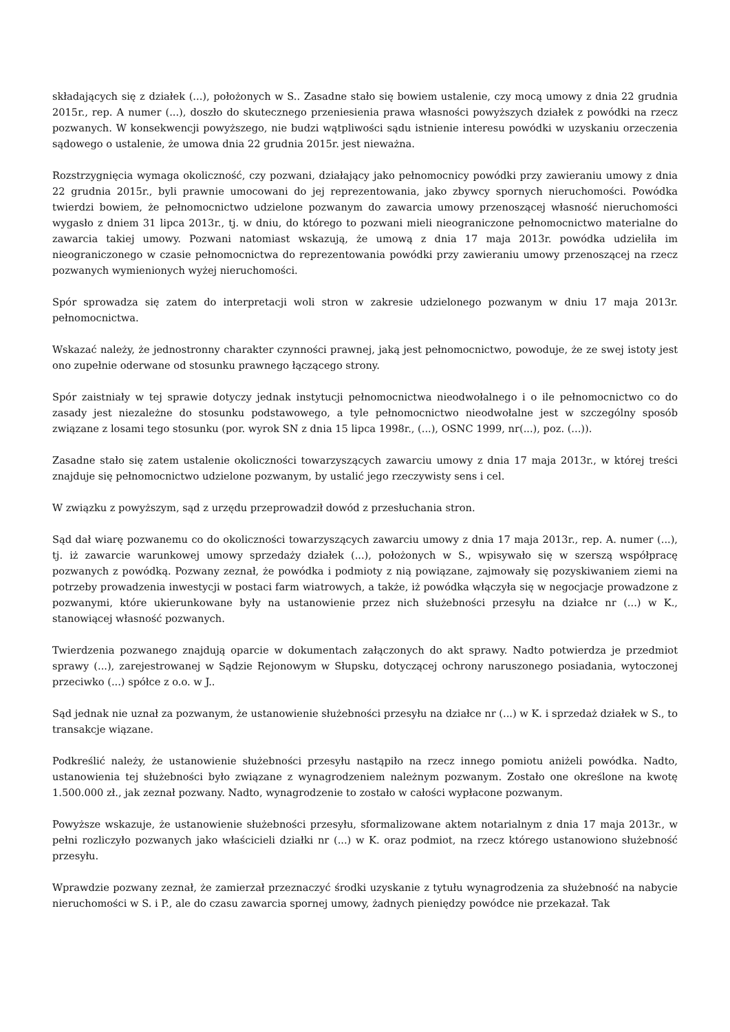składających się z działek (...), położonych w S.. Zasadne stało się bowiem ustalenie, czy mocą umowy z dnia 22 grudnia 2015r., rep. A numer (...), doszło do skutecznego przeniesienia prawa własności powyższych działek z powódki na rzecz pozwanych. W konsekwencji powyższego, nie budzi wątpliwości sądu istnienie interesu powódki w uzyskaniu orzeczenia sądowego o ustalenie, że umowa dnia 22 grudnia 2015r. jest nieważna.
Rozstrzygnięcia wymaga okoliczność, czy pozwani, działający jako pełnomocnicy powódki przy zawieraniu umowy z dnia 22 grudnia 2015r., byli prawnie umocowani do jej reprezentowania, jako zbywcy spornych nieruchomości. Powódka twierdzi bowiem, że pełnomocnictwo udzielone pozwanym do zawarcia umowy przenoszącej własność nieruchomości wygasło z dniem 31 lipca 2013r., tj. w dniu, do którego to pozwani mieli nieograniczone pełnomocnictwo materialne do zawarcia takiej umowy. Pozwani natomiast wskazują, że umową z dnia 17 maja 2013r. powódka udzieliła im nieograniczonego w czasie pełnomocnictwa do reprezentowania powódki przy zawieraniu umowy przenoszącej na rzecz pozwanych wymienionych wyżej nieruchomości.
Spór sprowadza się zatem do interpretacji woli stron w zakresie udzielonego pozwanym w dniu 17 maja 2013r. pełnomocnictwa.
Wskazać należy, że jednostronny charakter czynności prawnej, jaką jest pełnomocnictwo, powoduje, że ze swej istoty jest ono zupełnie oderwane od stosunku prawnego łączącego strony.
Spór zaistniały w tej sprawie dotyczy jednak instytucji pełnomocnictwa nieodwołalnego i o ile pełnomocnictwo co do zasady jest niezależne do stosunku podstawowego, a tyle pełnomocnictwo nieodwołalne jest w szczególny sposób związane z losami tego stosunku (por. wyrok SN z dnia 15 lipca 1998r., (...), OSNC 1999, nr(...), poz. (...)).
Zasadne stało się zatem ustalenie okoliczności towarzyszących zawarciu umowy z dnia 17 maja 2013r., w której treści znajduje się pełnomocnictwo udzielone pozwanym, by ustalić jego rzeczywisty sens i cel.
W związku z powyższym, sąd z urzędu przeprowadził dowód z przesłuchania stron.
Sąd dał wiarę pozwanemu co do okoliczności towarzyszących zawarciu umowy z dnia 17 maja 2013r., rep. A. numer (...), tj. iż zawarcie warunkowej umowy sprzedaży działek (...), położonych w S., wpisywało się w szerszą współpracę pozwanych z powódką. Pozwany zeznał, że powódka i podmioty z nią powiązane, zajmowały się pozyskiwaniem ziemi na potrzeby prowadzenia inwestycji w postaci farm wiatrowych, a także, iż powódka włączyła się w negocjacje prowadzone z pozwanymi, które ukierunkowane były na ustanowienie przez nich służebności przesyłu na działce nr (...) w K., stanowiącej własność pozwanych.
Twierdzenia pozwanego znajdują oparcie w dokumentach załączonych do akt sprawy. Nadto potwierdza je przedmiot sprawy (...), zarejestrowanej w Sądzie Rejonowym w Słupsku, dotyczącej ochrony naruszonego posiadania, wytoczonej przeciwko (...) spółce z o.o. w J..
Sąd jednak nie uznał za pozwanym, że ustanowienie służebności przesyłu na działce nr (...) w K. i sprzedaż działek w S., to transakcje wiązane.
Podkreślić należy, że ustanowienie służebności przesyłu nastąpiło na rzecz innego pomiotu aniżeli powódka. Nadto, ustanowienia tej służebności było związane z wynagrodzeniem należnym pozwanym. Zostało one określone na kwotę 1.500.000 zł., jak zeznał pozwany. Nadto, wynagrodzenie to zostało w całości wypłacone pozwanym.
Powyższe wskazuje, że ustanowienie służebności przesyłu, sformalizowane aktem notarialnym z dnia 17 maja 2013r., w pełni rozliczyło pozwanych jako właścicieli działki nr (...) w K. oraz podmiot, na rzecz którego ustanowiono służebność przesyłu.
Wprawdzie pozwany zeznał, że zamierzał przeznaczyć środki uzyskanie z tytułu wynagrodzenia za służebność na nabycie nieruchomości w S. i P., ale do czasu zawarcia spornej umowy, żadnych pieniędzy powódce nie przekazał. Tak